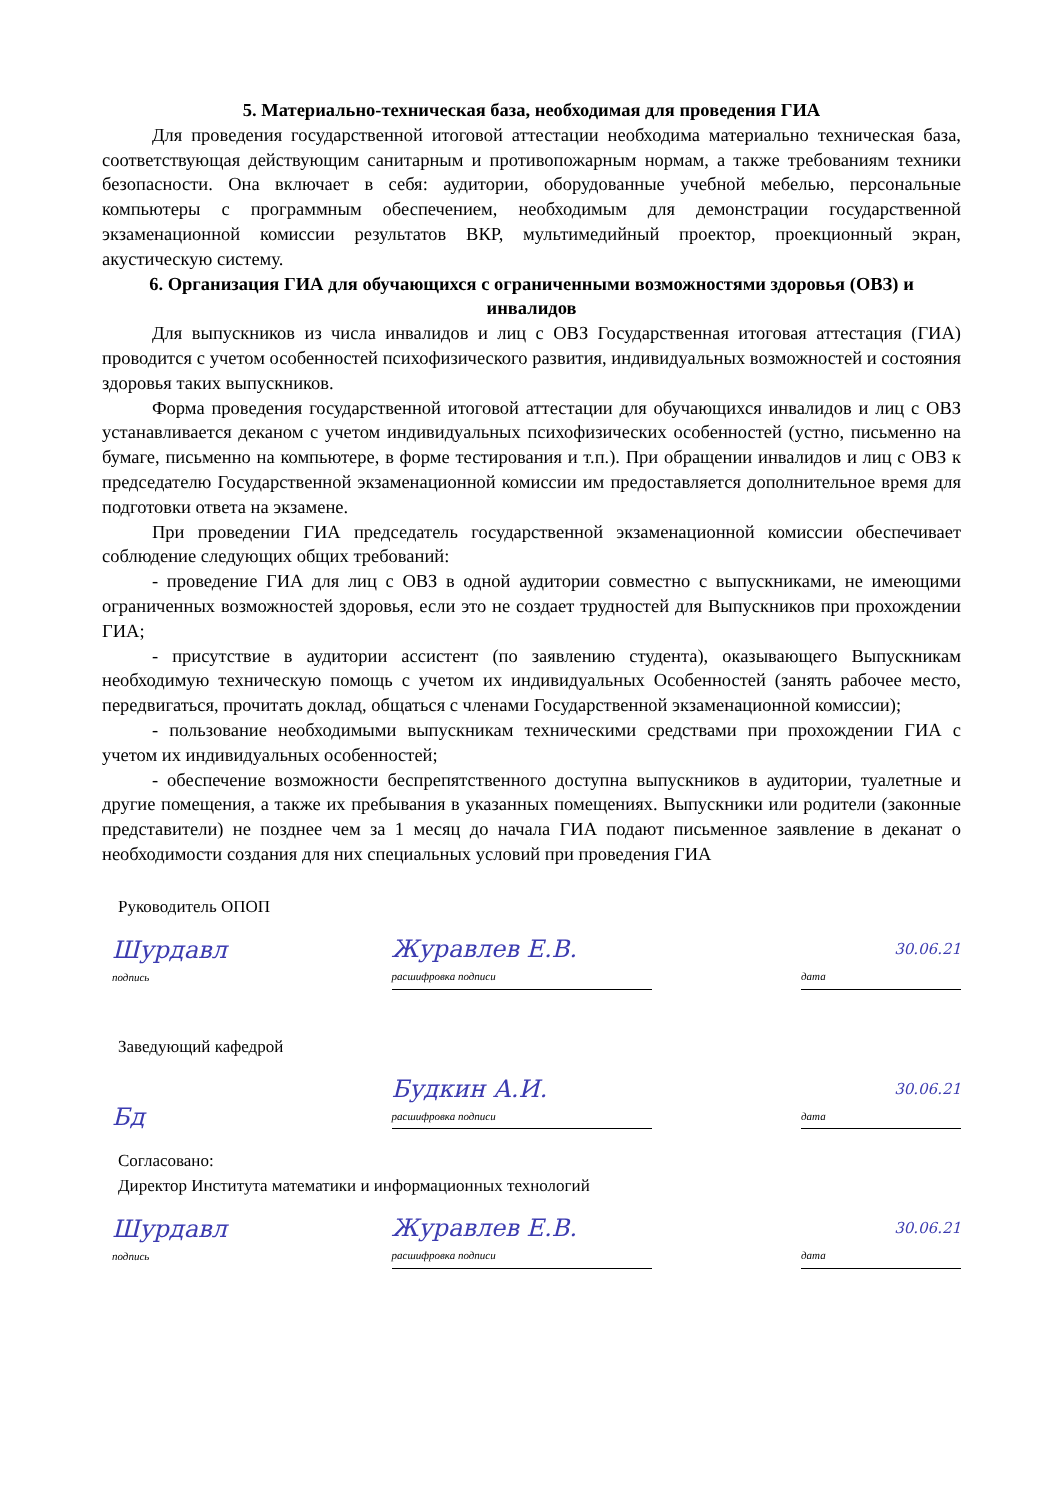5. Материально-техническая база, необходимая для проведения ГИА
Для проведения государственной итоговой аттестации необходима материально техническая база, соответствующая действующим санитарным и противопожарным нормам, а также требованиям техники безопасности. Она включает в себя: аудитории, оборудованные учебной мебелью, персональные компьютеры с программным обеспечением, необходимым для демонстрации государственной экзаменационной комиссии результатов ВКР, мультимедийный проектор, проекционный экран, акустическую систему.
6. Организация ГИА для обучающихся с ограниченными возможностями здоровья (ОВЗ) и инвалидов
Для выпускников из числа инвалидов и лиц с ОВЗ Государственная итоговая аттестация (ГИА) проводится с учетом особенностей психофизического развития, индивидуальных возможностей и состояния здоровья таких выпускников.
Форма проведения государственной итоговой аттестации для обучающихся инвалидов и лиц с ОВЗ устанавливается деканом с учетом индивидуальных психофизических особенностей (устно, письменно на бумаге, письменно на компьютере, в форме тестирования и т.п.). При обращении инвалидов и лиц с ОВЗ к председателю Государственной экзаменационной комиссии им предоставляется дополнительное время для подготовки ответа на экзамене.
При проведении ГИА председатель государственной экзаменационной комиссии обеспечивает соблюдение следующих общих требований:
- проведение ГИА для лиц с ОВЗ в одной аудитории совместно с выпускниками, не имеющими ограниченных возможностей здоровья, если это не создает трудностей для Выпускников при прохождении ГИА;
- присутствие в аудитории ассистент (по заявлению студента), оказывающего Выпускникам необходимую техническую помощь с учетом их индивидуальных Особенностей (занять рабочее место, передвигаться, прочитать доклад, общаться с членами Государственной экзаменационной комиссии);
- пользование необходимыми выпускникам техническими средствами при прохождении ГИА с учетом их индивидуальных особенностей;
- обеспечение возможности беспрепятственного доступна выпускников в аудитории, туалетные и другие помещения, а также их пребывания в указанных помещениях. Выпускники или родители (законные представители) не позднее чем за 1 месяц до начала ГИА подают письменное заявление в деканат о необходимости создания для них специальных условий при проведения ГИА
Руководитель ОПОП
Шурдавл
подпись
Журавлев Е.В.
расшифровка подписи
30.06.21
дата
Заведующий кафедрой
Бд
Будкин А.И.
расшифровка подписи
30.06.21
дата
Согласовано:
Директор Института математики и информационных технологий
Шурдавл
подпись
Журавлев Е.В.
расшифровка подписи
30.06.21
дата